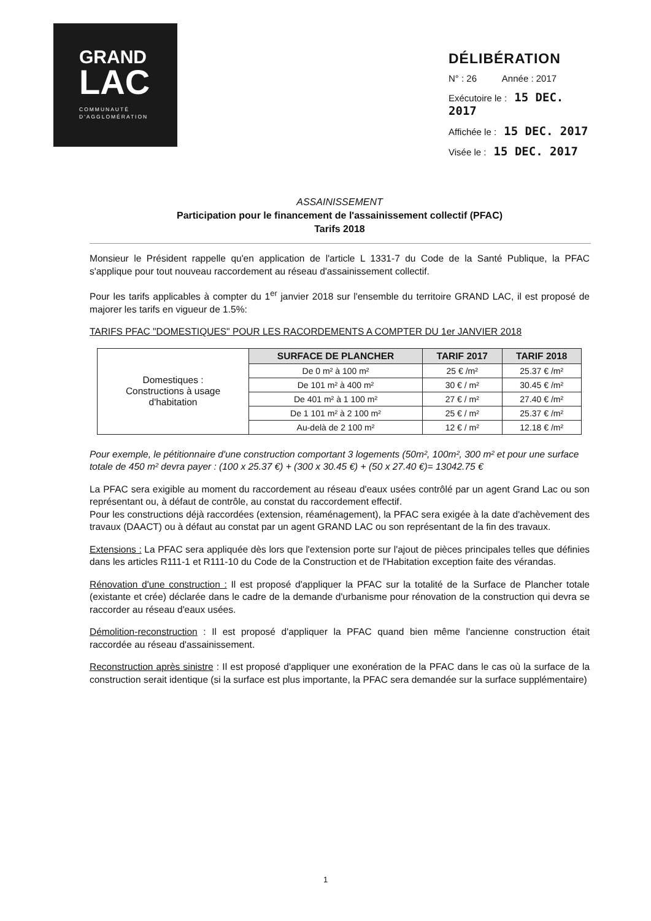GRAND
LAC
COMMUNAUTÉ
D'AGGLOMÉRATION
DÉLIBÉRATION
N° : 26 Année : 2017
Exécutoire le : 15 DEC. 2017
Affichée le : 15 DEC. 2017
Visée le : 15 DEC. 2017
ASSAINISSEMENT
Participation pour le financement de l'assainissement collectif (PFAC)
Tarifs 2018
Monsieur le Président rappelle qu'en application de l'article L 1331-7 du Code de la Santé Publique, la PFAC s'applique pour tout nouveau raccordement au réseau d'assainissement collectif.
Pour les tarifs applicables à compter du 1<sup>er</sup> janvier 2018 sur l'ensemble du territoire GRAND LAC, il est proposé de majorer les tarifs en vigueur de 1.5%:
TARIFS PFAC "DOMESTIQUES" POUR LES RACORDEMENTS A COMPTER DU 1er JANVIER 2018
| Domestiques : Constructions à usage d'habitation | SURFACE DE PLANCHER | TARIF 2017 | TARIF 2018 |
| | De 0 m² à 100 m² | 25 € /m² | 25.37 € /m² |
| | De 101 m² à 400 m² | 30 € / m² | 30.45 € /m² |
| | De 401 m² à 1 100 m² | 27 € / m² | 27.40 € /m² |
| | De 1 101 m² à 2 100 m² | 25 € / m² | 25.37 € /m² |
| | Au-delà de 2 100 m² | 12 € / m² | 12.18 € /m² |
Pour exemple, le pétitionnaire d'une construction comportant 3 logements (50m², 100m², 300 m² et pour une surface totale de 450 m² devra payer : (100 x 25.37 €) + (300 x 30.45 €) + (50 x 27.40 €)= 13042.75 €
La PFAC sera exigible au moment du raccordement au réseau d'eaux usées contrôlé par un agent Grand Lac ou son représentant ou, à défaut de contrôle, au constat du raccordement effectif.
Pour les constructions déjà raccordées (extension, réaménagement), la PFAC sera exigée à la date d'achèvement des travaux (DAACT) ou à défaut au constat par un agent GRAND LAC ou son représentant de la fin des travaux.
Extensions : La PFAC sera appliquée dès lors que l'extension porte sur l'ajout de pièces principales telles que définies dans les articles R111-1 et R111-10 du Code de la Construction et de l'Habitation exception faite des vérandas.
Rénovation d'une construction : Il est proposé d'appliquer la PFAC sur la totalité de la Surface de Plancher totale (existante et crée) déclarée dans le cadre de la demande d'urbanisme pour rénovation de la construction qui devra se raccorder au réseau d'eaux usées.
Démolition-reconstruction : Il est proposé d'appliquer la PFAC quand bien même l'ancienne construction était raccordée au réseau d'assainissement.
Reconstruction après sinistre : Il est proposé d'appliquer une exonération de la PFAC dans le cas où la surface de la construction serait identique (si la surface est plus importante, la PFAC sera demandée sur la surface supplémentaire)
1